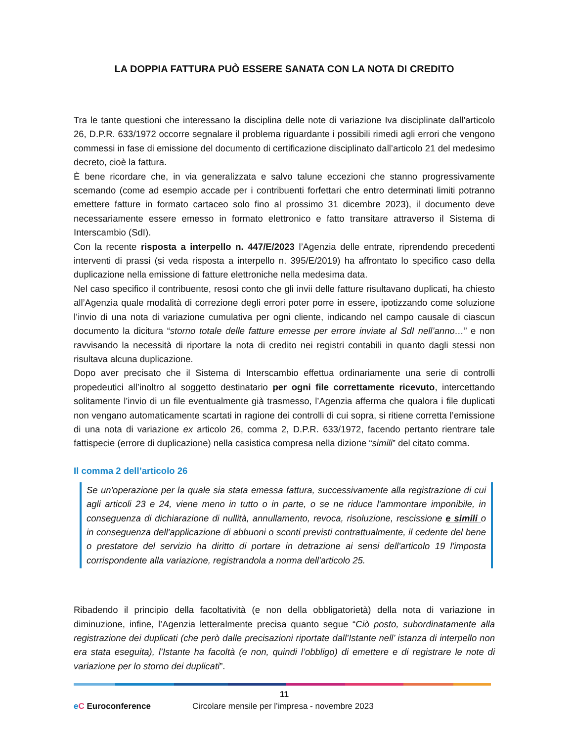LA DOPPIA FATTURA PUÒ ESSERE SANATA CON LA NOTA DI CREDITO
Tra le tante questioni che interessano la disciplina delle note di variazione Iva disciplinate dall’articolo 26, D.P.R. 633/1972 occorre segnalare il problema riguardante i possibili rimedi agli errori che vengono commessi in fase di emissione del documento di certificazione disciplinato dall’articolo 21 del medesimo decreto, cioè la fattura.
È bene ricordare che, in via generalizzata e salvo talune eccezioni che stanno progressivamente scemando (come ad esempio accade per i contribuenti forfettari che entro determinati limiti potranno emettere fatture in formato cartaceo solo fino al prossimo 31 dicembre 2023), il documento deve necessariamente essere emesso in formato elettronico e fatto transitare attraverso il Sistema di Interscambio (SdI).
Con la recente risposta a interpello n. 447/E/2023 l’Agenzia delle entrate, riprendendo precedenti interventi di prassi (si veda risposta a interpello n. 395/E/2019) ha affrontato lo specifico caso della duplicazione nella emissione di fatture elettroniche nella medesima data.
Nel caso specifico il contribuente, resosi conto che gli invii delle fatture risultavano duplicati, ha chiesto all’Agenzia quale modalità di correzione degli errori poter porre in essere, ipotizzando come soluzione l’invio di una nota di variazione cumulativa per ogni cliente, indicando nel campo causale di ciascun documento la dicitura “storno totale delle fatture emesse per errore inviate al SdI nell’anno…” e non ravvisando la necessità di riportare la nota di credito nei registri contabili in quanto dagli stessi non risultava alcuna duplicazione.
Dopo aver precisato che il Sistema di Interscambio effettua ordinariamente una serie di controlli propedeutici all’inoltro al soggetto destinatario per ogni file correttamente ricevuto, intercettando solitamente l’invio di un file eventualmente già trasmesso, l’Agenzia afferma che qualora i file duplicati non vengano automaticamente scartati in ragione dei controlli di cui sopra, si ritiene corretta l’emissione di una nota di variazione ex articolo 26, comma 2, D.P.R. 633/1972, facendo pertanto rientrare tale fattispecie (errore di duplicazione) nella casistica compresa nella dizione “simili” del citato comma.
Il comma 2 dell’articolo 26
Se un'operazione per la quale sia stata emessa fattura, successivamente alla registrazione di cui agli articoli 23 e 24, viene meno in tutto o in parte, o se ne riduce l'ammontare imponibile, in conseguenza di dichiarazione di nullità, annullamento, revoca, risoluzione, rescissione e simili o in conseguenza dell'applicazione di abbuoni o sconti previsti contrattualmente, il cedente del bene o prestatore del servizio ha diritto di portare in detrazione ai sensi dell'articolo 19 l'imposta corrispondente alla variazione, registrandola a norma dell'articolo 25.
Ribadendo il principio della facoltatività (e non della obbligatorietà) della nota di variazione in diminuzione, infine, l’Agenzia letteralmente precisa quanto segue “Ciò posto, subordinatamente alla registrazione dei duplicati (che però dalle precisazioni riportate dall’Istante nell’ istanza di interpello non era stata eseguita), l’Istante ha facoltà (e non, quindi l’obbligo) di emettere e di registrare le note di variazione per lo storno dei duplicati”.
11
eC Euroconference Circolare mensile per l’impresa - novembre 2023